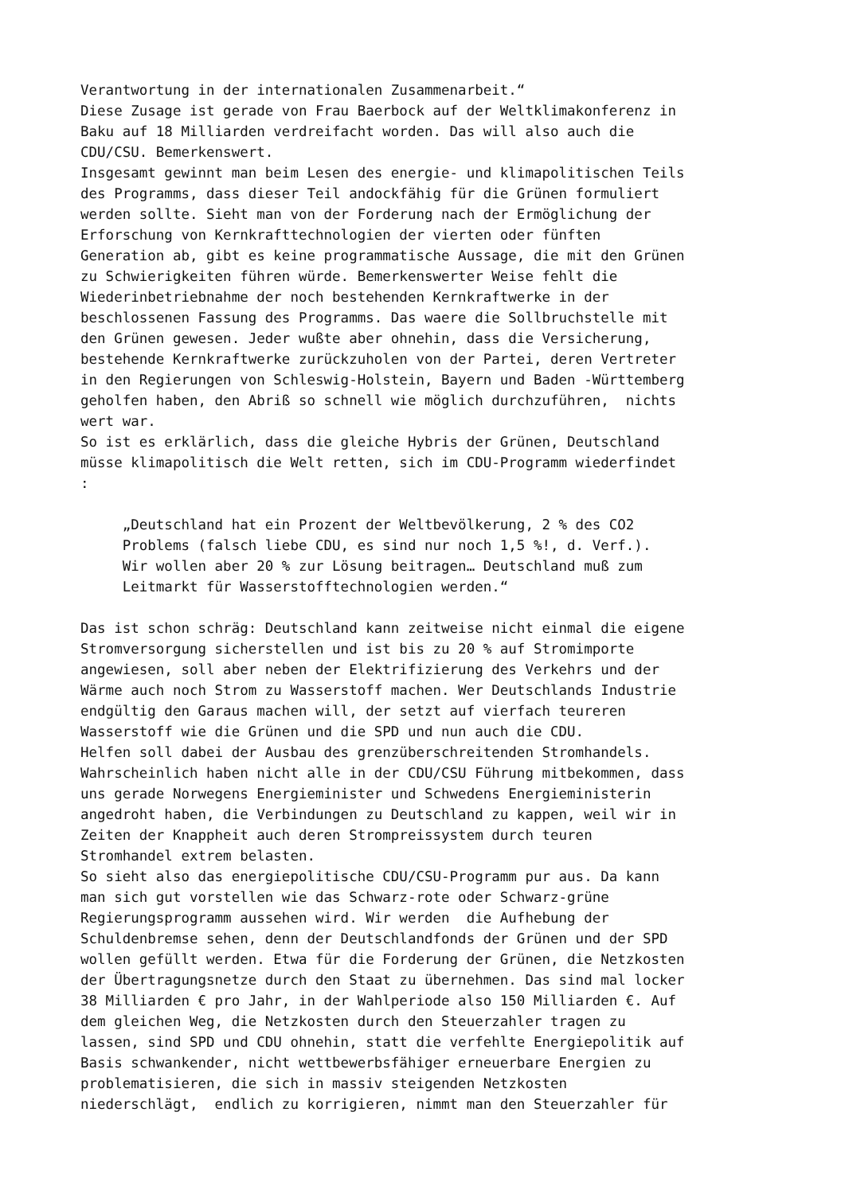Verantwortung in der internationalen Zusammenarbeit.“ Diese Zusage ist gerade von Frau Baerbock auf der Weltklimakonferenz in Baku auf 18 Milliarden verdreifacht worden. Das will also auch die CDU/CSU. Bemerkenswert. Insgesamt gewinnt man beim Lesen des energie- und klimapolitischen Teils des Programms, dass dieser Teil andockfähig für die Grünen formuliert werden sollte. Sieht man von der Forderung nach der Ermöglichung der Erforschung von Kernkrafttechnologien der vierten oder fünften Generation ab, gibt es keine programmatische Aussage, die mit den Grünen zu Schwierigkeiten führen würde. Bemerkenswerter Weise fehlt die Wiederinbetriebnahme der noch bestehenden Kernkraftwerke in der beschlossenen Fassung des Programms. Das waere die Sollbruchstelle mit den Grünen gewesen. Jeder wußte aber ohnehin, dass die Versicherung, bestehende Kernkraftwerke zurückzuholen von der Partei, deren Vertreter in den Regierungen von Schleswig-Holstein, Bayern und Baden -Württemberg geholfen haben, den Abriß so schnell wie möglich durchzuführen, nichts wert war. So ist es erklärlich, dass die gleiche Hybris der Grünen, Deutschland müsse klimapolitisch die Welt retten, sich im CDU-Programm wiederfindet : „Deutschland hat ein Prozent der Weltbevölkerung, 2 % des CO2 Problems (falsch liebe CDU, es sind nur noch 1,5 %!, d. Verf.). Wir wollen aber 20 % zur Lösung beitragen… Deutschland muß zum Leitmarkt für Wasserstofftechnologien werden.“ Das ist schon schräg: Deutschland kann zeitweise nicht einmal die eigene Stromversorgung sicherstellen und ist bis zu 20 % auf Stromimporte angewiesen, soll aber neben der Elektrifizierung des Verkehrs und der Wärme auch noch Strom zu Wasserstoff machen. Wer Deutschlands Industrie endgültig den Garaus machen will, der setzt auf vierfach teureren Wasserstoff wie die Grünen und die SPD und nun auch die CDU. Helfen soll dabei der Ausbau des grenzüberschreitenden Stromhandels. Wahrscheinlich haben nicht alle in der CDU/CSU Führung mitbekommen, dass uns gerade Norwegens Energieminister und Schwedens Energieministerin angedroht haben, die Verbindungen zu Deutschland zu kappen, weil wir in Zeiten der Knappheit auch deren Strompreissystem durch teuren Stromhandel extrem belasten. So sieht also das energiepolitische CDU/CSU-Programm pur aus. Da kann man sich gut vorstellen wie das Schwarz-rote oder Schwarz-grüne Regierungsprogramm aussehen wird. Wir werden die Aufhebung der Schuldenbremse sehen, denn der Deutschlandfonds der Grünen und der SPD wollen gefüllt werden. Etwa für die Forderung der Grünen, die Netzkosten der Übertragungsnetze durch den Staat zu übernehmen. Das sind mal locker 38 Milliarden € pro Jahr, in der Wahlperiode also 150 Milliarden €. Auf dem gleichen Weg, die Netzkosten durch den Steuerzahler tragen zu lassen, sind SPD und CDU ohnehin, statt die verfehlte Energiepolitik auf Basis schwankender, nicht wettbewerbsfähiger erneuerbare Energien zu problematisieren, die sich in massiv steigenden Netzkosten niederschlägt, endlich zu korrigieren, nimmt man den Steuerzahler für